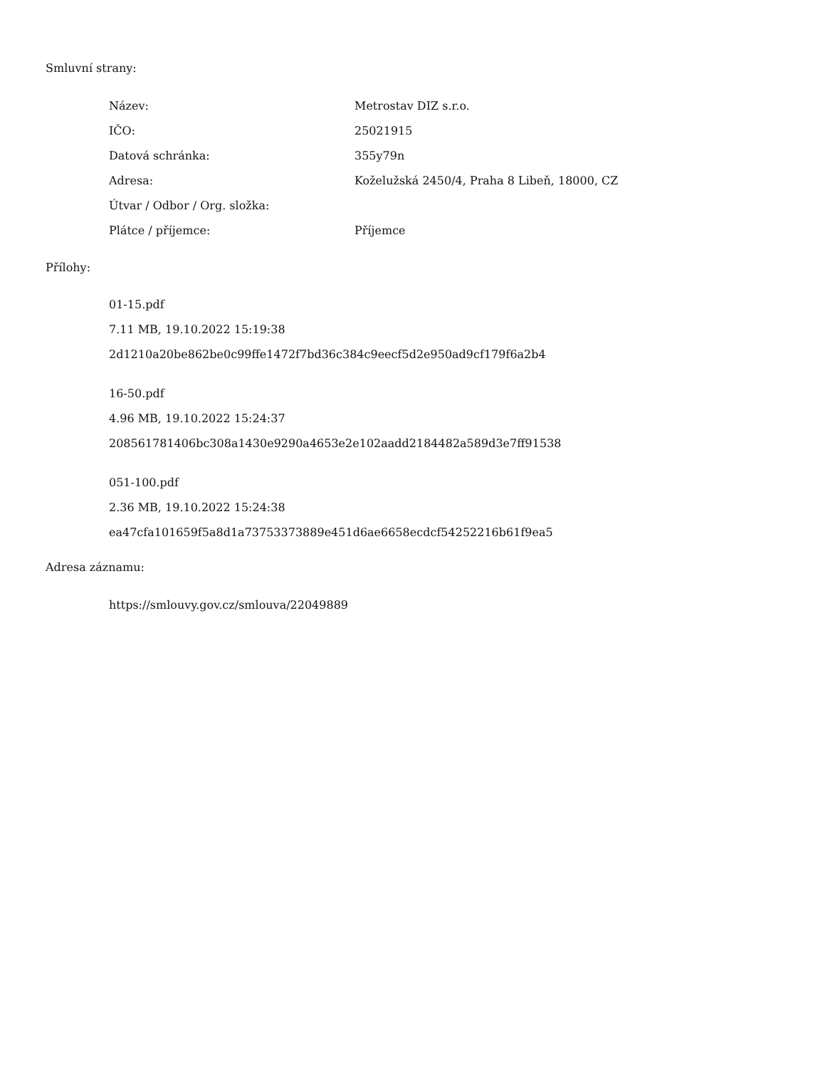Smluvní strany:
| Název: | Metrostav DIZ s.r.o. |
| IČO: | 25021915 |
| Datová schránka: | 355y79n |
| Adresa: | Koželužská 2450/4, Praha 8 Libeň, 18000, CZ |
| Útvar / Odbor / Org. složka: | |
| Plátce / příjemce: | Příjemce |
Přílohy:
01-15.pdf
7.11 MB, 19.10.2022 15:19:38
2d1210a20be862be0c99ffe1472f7bd36c384c9eecf5d2e950ad9cf179f6a2b4
16-50.pdf
4.96 MB, 19.10.2022 15:24:37
208561781406bc308a1430e9290a4653e2e102aadd2184482a589d3e7ff91538
051-100.pdf
2.36 MB, 19.10.2022 15:24:38
ea47cfa101659f5a8d1a73753373889e451d6ae6658ecdcf54252216b61f9ea5
Adresa záznamu:
https://smlouvy.gov.cz/smlouva/22049889